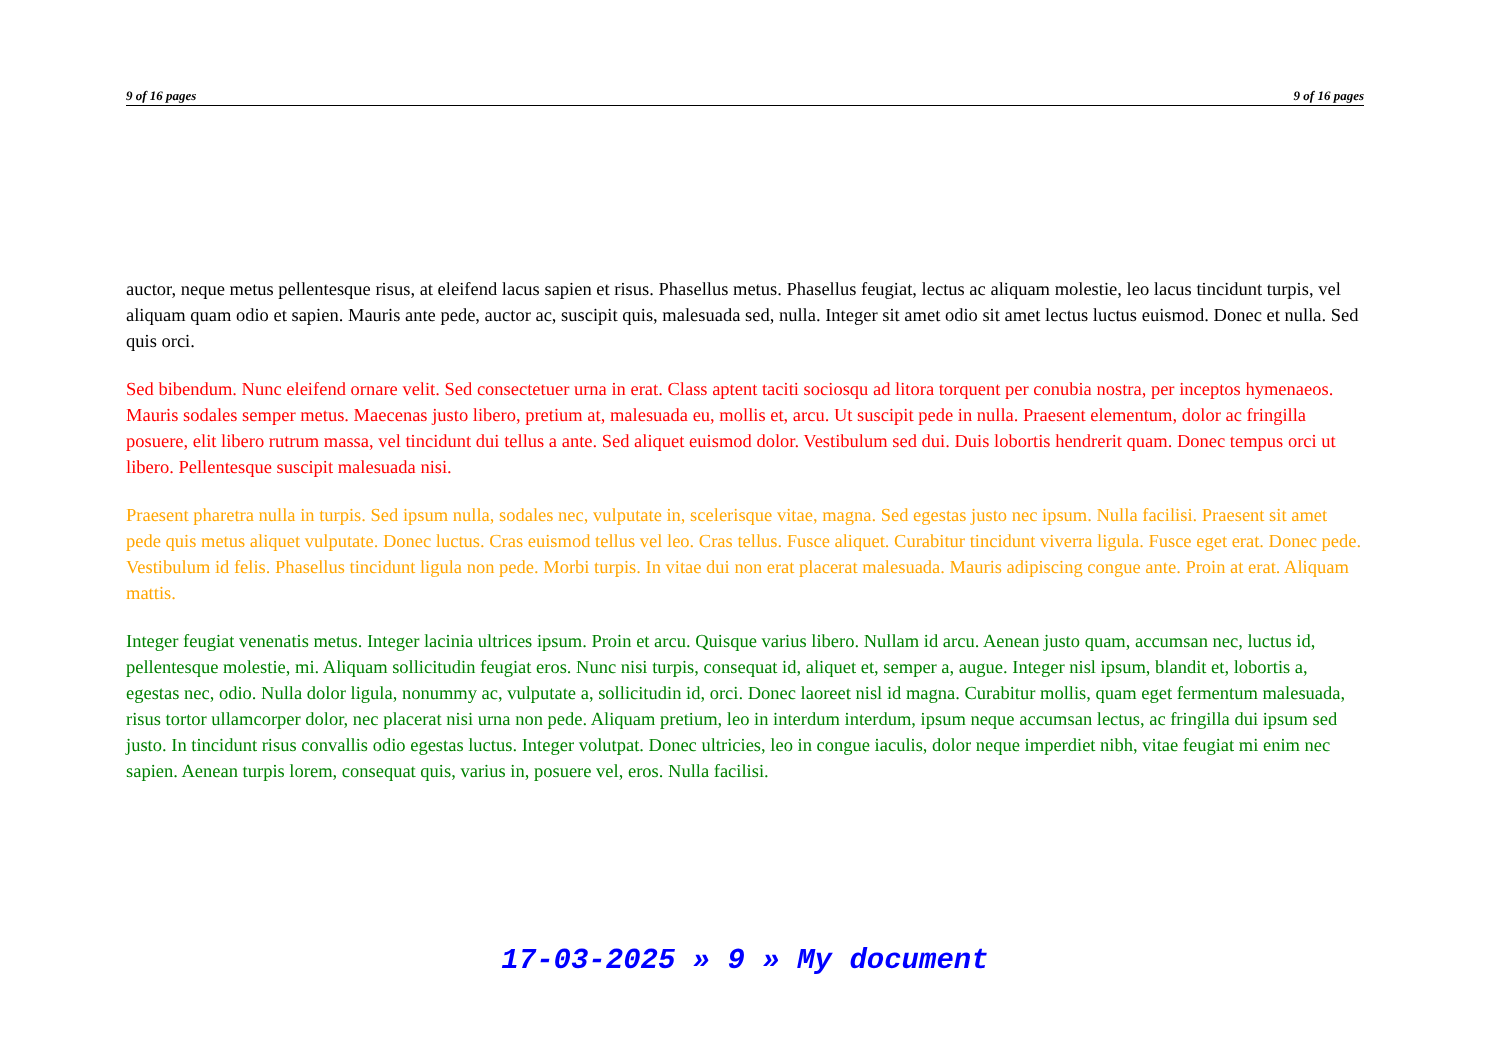9 of 16 pages 9 of 16 pages
auctor, neque metus pellentesque risus, at eleifend lacus sapien et risus. Phasellus metus. Phasellus feugiat, lectus ac aliquam molestie, leo lacus tincidunt turpis, vel aliquam quam odio et sapien. Mauris ante pede, auctor ac, suscipit quis, malesuada sed, nulla. Integer sit amet odio sit amet lectus luctus euismod. Donec et nulla. Sed quis orci.
Sed bibendum. Nunc eleifend ornare velit. Sed consectetuer urna in erat. Class aptent taciti sociosqu ad litora torquent per conubia nostra, per inceptos hymenaeos. Mauris sodales semper metus. Maecenas justo libero, pretium at, malesuada eu, mollis et, arcu. Ut suscipit pede in nulla. Praesent elementum, dolor ac fringilla posuere, elit libero rutrum massa, vel tincidunt dui tellus a ante. Sed aliquet euismod dolor. Vestibulum sed dui. Duis lobortis hendrerit quam. Donec tempus orci ut libero. Pellentesque suscipit malesuada nisi.
Praesent pharetra nulla in turpis. Sed ipsum nulla, sodales nec, vulputate in, scelerisque vitae, magna. Sed egestas justo nec ipsum. Nulla facilisi. Praesent sit amet pede quis metus aliquet vulputate. Donec luctus. Cras euismod tellus vel leo. Cras tellus. Fusce aliquet. Curabitur tincidunt viverra ligula. Fusce eget erat. Donec pede. Vestibulum id felis. Phasellus tincidunt ligula non pede. Morbi turpis. In vitae dui non erat placerat malesuada. Mauris adipiscing congue ante. Proin at erat. Aliquam mattis.
Integer feugiat venenatis metus. Integer lacinia ultrices ipsum. Proin et arcu. Quisque varius libero. Nullam id arcu. Aenean justo quam, accumsan nec, luctus id, pellentesque molestie, mi. Aliquam sollicitudin feugiat eros. Nunc nisi turpis, consequat id, aliquet et, semper a, augue. Integer nisl ipsum, blandit et, lobortis a, egestas nec, odio. Nulla dolor ligula, nonummy ac, vulputate a, sollicitudin id, orci. Donec laoreet nisl id magna. Curabitur mollis, quam eget fermentum malesuada, risus tortor ullamcorper dolor, nec placerat nisi urna non pede. Aliquam pretium, leo in interdum interdum, ipsum neque accumsan lectus, ac fringilla dui ipsum sed justo. In tincidunt risus convallis odio egestas luctus. Integer volutpat. Donec ultricies, leo in congue iaculis, dolor neque imperdiet nibh, vitae feugiat mi enim nec sapien. Aenean turpis lorem, consequat quis, varius in, posuere vel, eros. Nulla facilisi.
17-03-2025 » 9 » My document